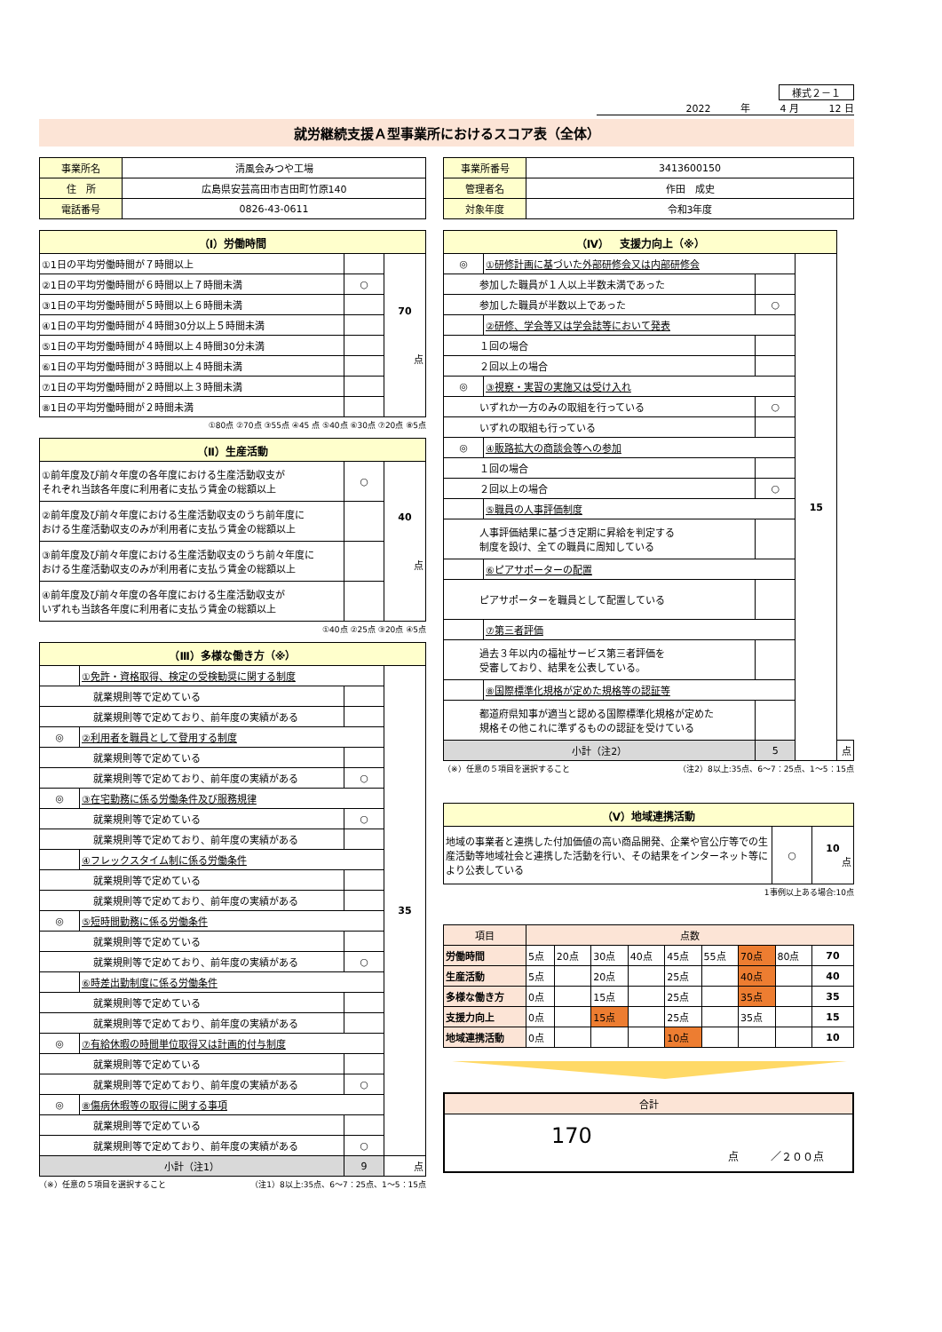様式２－１
2022 年 4 月 12 日
就労継続支援Ａ型事業所におけるスコア表（全体）
| 事業所名 | 清風会みつや工場 |
| 住 所 | 広島県安芸高田市吉田町竹原140 |
| 電話番号 | 0826-43-0611 |
| 事業所番号 | 3413600150 |
| 管理者名 | 作田 成史 |
| 対象年度 | 令和3年度 |
| （Ⅰ）労働時間 | | |
| ①1日の平均労働時間が７時間以上 | | 70 点 |
| ②1日の平均労働時間が６時間以上７時間未満 | ○ | |
| ③1日の平均労働時間が５時間以上６時間未満 | | |
| ④1日の平均労働時間が４時間30分以上５時間未満 | | |
| ⑤1日の平均労働時間が４時間以上４時間30分未満 | | |
| ⑥1日の平均労働時間が３時間以上４時間未満 | | |
| ⑦1日の平均労働時間が２時間以上３時間未満 | | |
| ⑧1日の平均労働時間が２時間未満 | | |
①80点 ②70点 ③55点 ④45 点 ⑤40点 ⑥30点 ⑦20点 ⑧5点
| （Ⅱ）生産活動 | | |
| ①前年度及び前々年度の各年度における生産活動収支が それぞれ当該各年度に利用者に支払う賃金の総額以上 | ○ | 40 点 |
| ②前年度及び前々年度における生産活動収支のうち前年度に おける生産活動収支のみが利用者に支払う賃金の総額以上 | | |
| ③前年度及び前々年度における生産活動収支のうち前々年度に おける生産活動収支のみが利用者に支払う賃金の総額以上 | | |
| ④前年度及び前々年度の各年度における生産活動収支が いずれも当該各年度に利用者に支払う賃金の総額以上 | | |
①40点 ②25点 ③20点 ④5点
| （Ⅲ）多様な働き方（※） | | | |
| | ①免許・資格取得、検定の受検勧奨に関する制度 | | 35 |
| 就業規則等で定めている | | | |
| 就業規則等で定めており、前年度の実績がある | | | |
| ◎ | ②利用者を職員として登用する制度 | | |
| 就業規則等で定めている | | | |
| 就業規則等で定めており、前年度の実績がある | | ○ | |
| ◎ | ③在宅勤務に係る労働条件及び服務規律 | | |
| 就業規則等で定めている | | ○ | |
| 就業規則等で定めており、前年度の実績がある | | | |
| | ④フレックスタイム制に係る労働条件 | | |
| 就業規則等で定めている | | | |
| 就業規則等で定めており、前年度の実績がある | | | |
| ◎ | ⑤短時間勤務に係る労働条件 | | |
| 就業規則等で定めている | | | |
| 就業規則等で定めており、前年度の実績がある | | ○ | |
| | ⑥時差出勤制度に係る労働条件 | | |
| 就業規則等で定めている | | | |
| 就業規則等で定めており、前年度の実績がある | | | |
| ◎ | ⑦有給休暇の時間単位取得又は計画的付与制度 | | |
| 就業規則等で定めている | | | |
| 就業規則等で定めており、前年度の実績がある | | ○ | |
| ◎ | ⑧傷病休暇等の取得に関する事項 | | |
| 就業規則等で定めている | | | |
| 就業規則等で定めており、前年度の実績がある | | ○ | |
| 小計（注1） | | 9 | 点 |
（※）任意の５項目を選択すること （注1）8以上:35点、6～7：25点、1～5：15点
| （Ⅳ） 支援力向上（※） | | | | |
| ◎ | ①研修計画に基づいた外部研修会又は内部研修会 | | 15 | |
| 参加した職員が１人以上半数未満であった | | | | |
| 参加した職員が半数以上であった | | ○ | | |
| | ②研修、学会等又は学会誌等において発表 | | | |
| １回の場合 | | | | |
| ２回以上の場合 | | | | |
| ◎ | ③視察・実習の実施又は受け入れ | | | |
| いずれか一方のみの取組を行っている | | ○ | | |
| いずれの取組も行っている | | | | |
| ◎ | ④販路拡大の商談会等への参加 | | | |
| １回の場合 | | | | |
| ２回以上の場合 | | ○ | | |
| | ⑤職員の人事評価制度 | | | |
| 人事評価結果に基づき定期に昇給を判定する 制度を設け、全ての職員に周知している | | | | |
| | ⑥ピアサポーターの配置 | | | |
| ピアサポーターを職員として配置している | | | | |
| | ⑦第三者評価 | | | |
| 過去３年以内の福祉サービス第三者評価を 受審しており、結果を公表している。 | | | | |
| | ⑧国際標準化規格が定めた規格等の認証等 | | | |
| 都道府県知事が適当と認める国際標準化規格が定めた 規格その他これに準ずるものの認証を受けている | | | | |
| 小計（注2） | | 5 | | 点 |
（※）任意の５項目を選択すること （注2）8以上:35点、6～7：25点、1～5：15点
| （Ⅴ）地域連携活動 | | |
| 地域の事業者と連携した付加価値の高い商品開発、企業や官公庁等での生産活動等地域社会と連携した活動を行い、その結果をインターネット等により公表している | ○ | 10 点 |
1事例以上ある場合:10点
| 項目 | 点数 | | | | | | | | |
| 労働時間 | 5点 | 20点 | 30点 | 40点 | 45点 | 55点 | 70点 | 80点 | 70 |
| 生産活動 | 5点 | | 20点 | | 25点 | | 40点 | | 40 |
| 多様な働き方 | 0点 | | 15点 | | 25点 | | 35点 | | 35 |
| 支援力向上 | 0点 | | 15点 | | 25点 | | 35点 | | 15 |
| 地域連携活動 | 0点 | | | | 10点 | | | | 10 |
| 合計 |
| 170 点 ／２００点 |